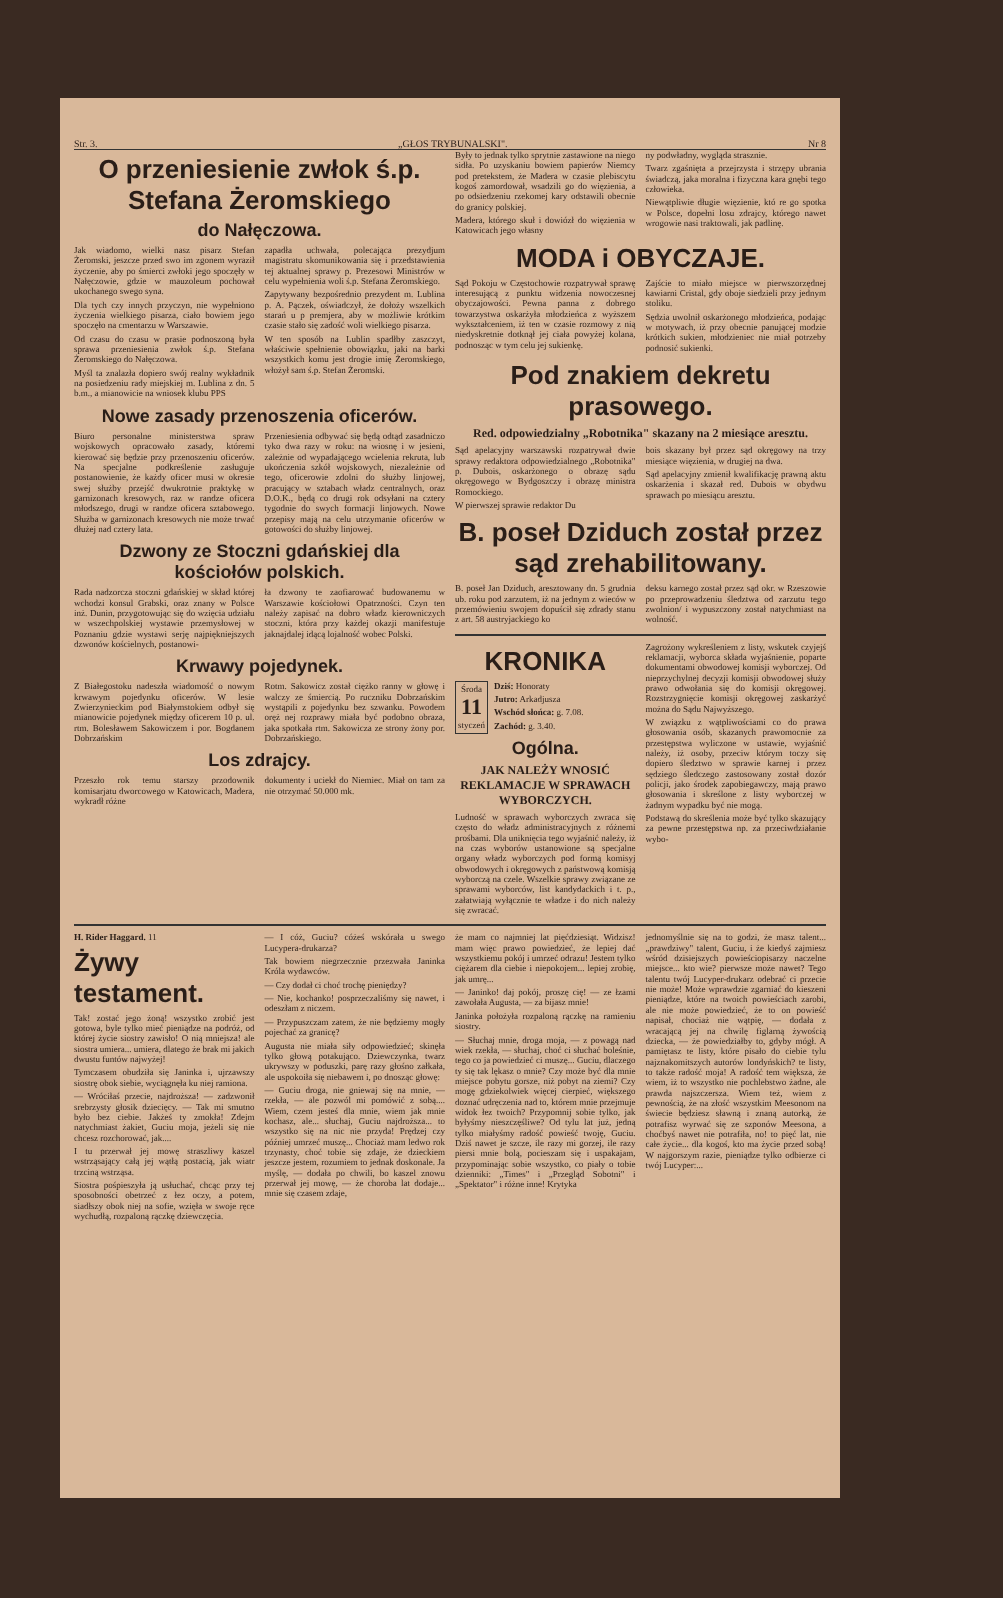Str. 3. „GŁOS TRYBUNALSKI". Nr 8
O przeniesienie zwłok ś.p. Stefana Żeromskiego
do Nałęczowa.
Jak wiadomo, wielki nasz pisarz Stefan Żeromski, jeszcze przed swo im zgonem wyraził życzenie, aby po śmierci zwłoki jego spoczęły w Nałęczowie, gdzie w mauzoleum pochował ukochanego swego syna.
Dla tych czy innych przyczyn, nie wypełniono życzenia wielkiego pisarza, ciało bowiem jego spoczęło na cmentarzu w Warszawie.
Od czasu do czasu w prasie podnoszoną była sprawa przeniesienia zwłok ś.p. Stefana Żeromskiego do Nałęczowa.
Myśl ta znalazła dopiero swój realny wykładnik na posiedzeniu rady miejskiej m. Lublina z dn. 5 b.m., a mianowicie na wniosek klubu PPS
zapadła uchwała, polecająca prezydjum magistratu skomunikowania się i przedstawienia tej aktualnej sprawy p. Prezesowi Ministrów w celu wypełnienia woli ś.p. Stefana Żeromskiego.
Zapytywany bezpośrednio prezydent m. Lublina p. A. Pączek, oświadczył, że dołoży wszelkich starań u p premjera, aby w możliwie krótkim czasie stało się zadość woli wielkiego pisarza.
W ten sposób na Lublin spadłby zaszczyt, właściwie spełnienie obowiązku, jaki na barki wszystkich komu jest drogie imię Żeromskiego, włożył sam ś.p. Stefan Żeromski.
Nowe zasady przenoszenia oficerów.
Biuro personalne ministerstwa spraw wojskowych opracowało zasady, któremi kierować się będzie przy przenoszeniu oficerów. Na specjalne podkreślenie zasługuje postanowienie, że każdy oficer musi w okresie swej służby przejść dwukrotnie praktykę w garnizonach kresowych, raz w randze oficera młodszego, drugi w randze oficera sztabowego. Służba w garnizonach kresowych nie może trwać dłużej nad cztery lata.
Przeniesienia odbywać się będą odtąd zasadniczo tyko dwa razy w roku: na wiosnę i w jesieni, zależnie od wypadającego wcielenia rekruta, lub ukończenia szkół wojskowych, niezależnie od tego, oficerowie zdolni do służby linjowej, pracujący w sztabach władz centralnych, oraz D.O.K., będą co drugi rok odsyłani na cztery tygodnie do swych formacji linjowych. Nowe przepisy mają na celu utrzymanie oficerów w gotowości do służby linjowej.
Dzwony ze Stoczni gdańskiej dla kościołów polskich.
Rada nadzorcza stoczni gdańskiej w skład której wchodzi konsul Grabski, oraz znany w Polsce inż. Dunin, przygotowując się do wzięcia udziału w wszechpolskiej wystawie przemysłowej w Poznaniu gdzie wystawi serję najpiękniejszych dzwonów kościelnych, postanowi-
ła dzwony te zaofiarować budowanemu w Warszawie kościołowi Opatrzności. Czyn ten należy zapisać na dobro władz kierowniczych stoczni, która przy każdej okazji manifestuje jaknajdalej idącą lojalność wobec Polski.
Krwawy pojedynek.
Z Białegostoku nadeszła wiadomość o nowym krwawym pojedynku oficerów. W lesie Zwierzynieckim pod Białymstokiem odbył się mianowicie pojedynek między oficerem 10 p. ul. rtm. Bolesławem Sakowiczem i por. Bogdanem Dobrzańskim
Rotm. Sakowicz został ciężko ranny w głowę i walczy ze śmiercią. Po ruczniku Dobrzańskim wystąpili z pojedynku bez szwanku. Powodem oręż nej rozprawy miała być podobno obraza, jaka spotkała rtm. Sakowicza ze strony żony por. Dobrzańskiego.
Los zdrajcy.
Przeszło rok temu starszy przodownik komisarjatu dworcowego w Katowicach, Madera, wykradł różne
dokumenty i uciekł do Niemiec. Miał on tam za nie otrzymać 50.000 mk.
Były to jednak tylko sprytnie zastawione na niego sidła. Po uzyskaniu bowiem papierów Niemcy pod pretekstem, że Madera w czasie plebiscytu kogoś zamordował, wsadzili go do więzienia, a po odsiedzeniu rzekomej kary odstawili obecnie do granicy polskiej.
Madera, którego skuł i dowiózł do więzienia w Katowicach jego własny
ny podwładny, wygląda strasznie.
Twarz zgaśnięta a przejrzysta i strzępy ubrania świadczą, jaka moralna i fizyczna kara gnębi tego człowieka.
Niewątpliwie długie więzienie, któ re go spotka w Polsce, dopełni losu zdrajcy, którego nawet wrogowie nasi traktowali, jak padlinę.
MODA i OBYCZAJE.
Sąd Pokoju w Częstochowie rozpatrywał sprawę interesującą z punktu widzenia nowoczesnej obyczajowości. Pewna panna z dobrego towarzystwa oskarżyła młodzieńca z wyższem wykształceniem, iż ten w czasie rozmowy z nią niedyskretnie dotknął jej ciała powyżej kolana, podnosząc w tym celu jej sukienkę.
Zajście to miało miejsce w pierwszorzędnej kawiarni Cristal, gdy oboje siedzieli przy jednym stoliku.
Sędzia uwolnił oskarżonego młodzieńca, podając w motywach, iż przy obecnie panującej modzie krótkich sukien, młodzieniec nie miał potrzeby podnosić sukienki.
Pod znakiem dekretu prasowego.
Red. odpowiedzialny „Robotnika" skazany na 2 miesiące aresztu.
Sąd apelacyjny warszawski rozpatrywał dwie sprawy redaktora odpowiedzialnego „Robotnika" p. Dubois, oskarżonego o obrazę sądu okręgowego w Bydgoszczy i obrazę ministra Romockiego.
W pierwszej sprawie redaktor Du
bois skazany był przez sąd okręgowy na trzy miesiące więzienia, w drugiej na dwa.
Sąd apelacyjny zmienił kwalifikację prawną aktu oskarżenia i skazał red. Dubois w obydwu sprawach po miesiącu aresztu.
B. poseł Dziduch został przez sąd zrehabilitowany.
B. poseł Jan Dziduch, aresztowany dn. 5 grudnia ub. roku pod zarzutem, iż na jednym z wieców w przemówieniu swojem dopuścił się zdrady stanu z art. 58 austryjackiego ko
deksu karnego został przez sąd okr. w Rzeszowie po przeprowadzeniu śledztwa od zarzutu tego zwolnion/ i wypuszczony został natychmiast na wolność.
KRONIKA
Środa
11
styczeń
Dziś: Honoraty
Jutro: Arkadjusza
Wschód słońca: g. 7.08.
Zachód: g. 3.40.
Ogólna.
JAK NALEŻY WNOSIĆ REKLAMACJE W SPRAWACH WYBORCZYCH.
Ludność w sprawach wyborczych zwraca się często do władz administracyjnych z różnemi prośbami. Dla uniknięcia tego wyjaśnić należy, iż na czas wyborów ustanowione są specjalne organy władz wyborczych pod formą komisyj obwodowych i okręgowych z państwową komisją wyborczą na czele. Wszelkie sprawy związane ze sprawami wyborców, list kandydackich i t. p., załatwiają wyłącznie te władze i do nich należy się zwracać.
Zagrożony wykreśleniem z listy, wskutek czyjejś reklamacji, wyborca składa wyjaśnienie, poparte dokumentami obwodowej komisji wyborczej. Od nieprzychylnej decyzji komisji obwodowej służy prawo odwołania się do komisji okręgowej. Rozstrzygnięcie komisji okręgowej zaskarżyć można do Sądu Najwyższego.
W związku z wątpliwościami co do prawa głosowania osób, skazanych prawomocnie za przestępstwa wyliczone w ustawie, wyjaśnić należy, iż osoby, przeciw którym toczy się dopiero śledztwo w sprawie karnej i przez sędziego śledczego zastosowany został dozór policji, jako środek zapobiegawczy, mają prawo głosowania i skreślone z listy wyborczej w żadnym wypadku być nie mogą.
Podstawą do skreślenia może być tylko skazujący za pewne przestępstwa np. za przeciwdziałanie wybo-
H. Rider Haggard. 11
Żywy testament.
Tak! zostać jego żoną! wszystko zrobić jest gotowa, byle tylko mieć pieniądze na podróż, od której życie siostry zawisło! O nią mniejsza! ale siostra umiera... umiera, dlatego że brak mi jakich dwustu funtów najwyżej!
Tymczasem obudziła się Janinka i, ujrzawszy siostrę obok siebie, wyciągnęła ku niej ramiona.
— Wróciłaś przecie, najdroższa! — zadzwonił srebrzysty głosik dziecięcy. — Tak mi smutno było bez ciebie. Jakżeś ty zmokła! Zdejm natychmiast żakiet, Guciu moja, jeżeli się nie chcesz rozchorować, jak....
I tu przerwał jej mowę straszliwy kaszel wstrząsający całą jej wątłą postacią, jak wiatr trzciną wstrząsa.
Siostra pośpieszyła ją usłuchać, chcąc przy tej sposobności obetrzeć z łez oczy, a potem, siadłszy obok niej na sofie, wzięła w swoje ręce wychudłą, rozpaloną rączkę dziewczęcia.
— I cóż, Guciu? cóżeś wskórała u swego Lucypera-drukarza?
Tak bowiem niegrzecznie przezwała Janinka Króla wydawców.
— Czy dodał ci choć trochę pieniędzy?
— Nie, kochanko! posprzeczaliśmy się nawet, i odeszłam z niczem.
— Przypuszczam zatem, że nie będziemy mogły pojechać za granicę?
Augusta nie miała siły odpowiedzieć; skinęła tylko głową potakująco. Dziewczynka, twarz ukrywszy w poduszki, parę razy głośno załkała, ale uspokoiła się niebawem i, po dnosząc głowę:
— Guciu droga, nie gniewaj się na mnie, — rzekła, — ale pozwól mi pomówić z sobą.... Wiem, czem jesteś dla mnie, wiem jak mnie kochasz, ale... słuchaj, Guciu najdroższa... to wszystko się na nic nie przyda! Prędzej czy później umrzeć muszę... Chociaż mam ledwo rok trzynasty, choć tobie się zdaje, że dzieckiem jeszcze jestem, rozumiem to jednak doskonale. Ja myślę, — dodała po chwili, bo kaszel znowu przerwał jej mowę, — że choroba lat dodaje... mnie się czasem zdaje,
że mam co najmniej lat pięćdziesiąt. Widzisz! mam więc prawo powiedzieć, że lepiej dać wszystkiemu pokój i umrzeć odrazu! Jestem tylko ciężarem dla ciebie i niepokojem... lepiej zrobię, jak umrę...
— Janinko! daj pokój, proszę cię! — ze łzami zawołała Augusta, — za bijasz mnie!
Janinka położyła rozpaloną rączkę na ramieniu siostry.
— Słuchaj mnie, droga moja, — z powagą nad wiek rzekła, — słuchaj, choć ci słuchać boleśnie, tego co ja powiedzieć ci muszę... Guciu, dlaczego ty się tak lękasz o mnie? Czy może być dla mnie miejsce pobytu gorsze, niż pobyt na ziemi? Czy mogę gdziekolwiek więcej cierpieć, większego doznać udręczenia nad to, którem mnie przejmuje widok łez twoich? Przypomnij sobie tylko, jak byłyśmy nieszczęśliwe? Od tylu lat już, jedną tylko miałyśmy radość powieść twoję, Guciu. Dziś nawet je szcze, ile razy mi gorzej, ile razy piersi mnie bolą, pocieszam się i uspakajam, przypominając sobie wszystko, co piały o tobie dzienniki: „Times" i „Przegląd Sobotni" i „Spektator" i różne inne! Krytyka
jednomyślnie się na to godzi, że masz talent... „prawdziwy" talent, Guciu, i że kiedyś zajmiesz wśród dzisiejszych powieściopisarzy naczelne miejsce... kto wie? pierwsze może nawet? Tego talentu twój Lucyper-drukarz odebrać ci przecie nie może! Może wprawdzie zgarniać do kieszeni pieniądze, które na twoich powieściach zarobi, ale nie może powiedzieć, że to on powieść napisał, chociaż nie wątpię, — dodała z wracającą jej na chwilę figlarną żywością dziecka, — że powiedziałby to, gdyby mógł. A pamiętasz te listy, które pisało do ciebie tylu najznakomitszych autorów londyńskich? te listy, to także radość moja! A radość tem większa, że wiem, iż to wszystko nie pochlebstwo żadne, ale prawda najszczersza. Wiem też, wiem z pewnością, że na złość wszystkim Meesonom na świecie będziesz sławną i znaną autorką, że potrafisz wyrwać się ze szponów Meesona, a choćbyś nawet nie potrafiła, no! to pięć lat, nie całe życie... dla kogoś, kto ma życie przed sobą! W najgorszym razie, pieniądze tylko odbierze ci twój Lucyper:...